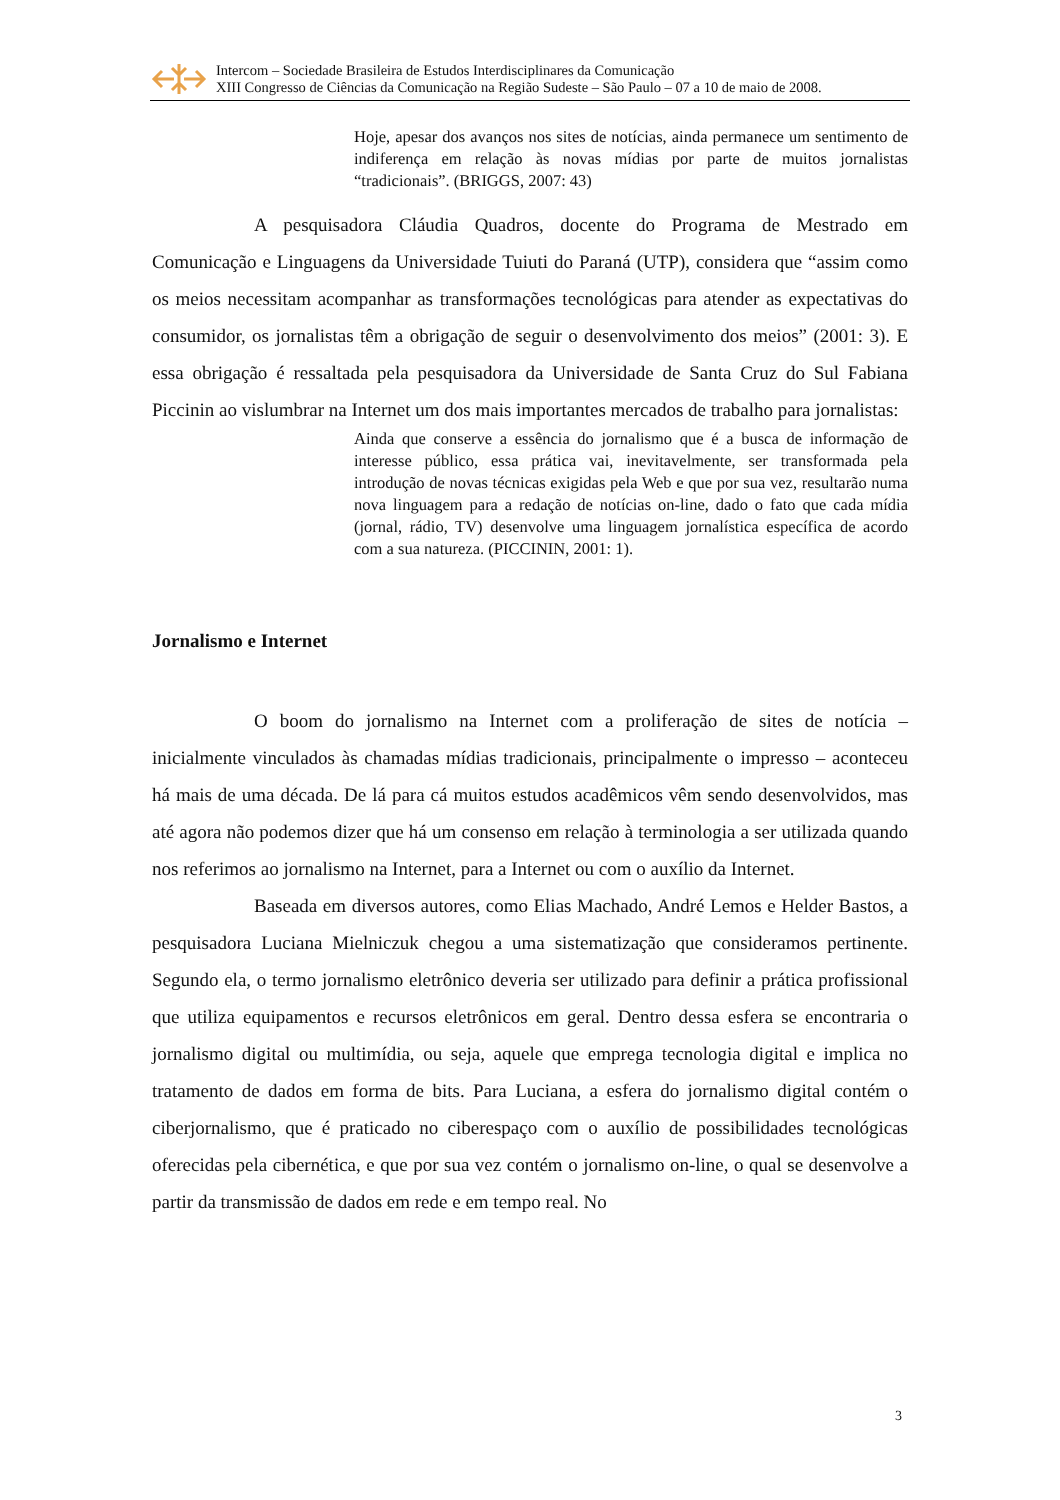Intercom – Sociedade Brasileira de Estudos Interdisciplinares da Comunicação
XIII Congresso de Ciências da Comunicação na Região Sudeste – São Paulo – 07 a 10 de maio de 2008.
Hoje, apesar dos avanços nos sites de notícias, ainda permanece um sentimento de indiferença em relação às novas mídias por parte de muitos jornalistas “tradicionais”. (BRIGGS, 2007: 43)
A pesquisadora Cláudia Quadros, docente do Programa de Mestrado em Comunicação e Linguagens da Universidade Tuiuti do Paraná (UTP), considera que “assim como os meios necessitam acompanhar as transformações tecnológicas para atender as expectativas do consumidor, os jornalistas têm a obrigação de seguir o desenvolvimento dos meios” (2001: 3). E essa obrigação é ressaltada pela pesquisadora da Universidade de Santa Cruz do Sul Fabiana Piccinin ao vislumbrar na Internet um dos mais importantes mercados de trabalho para jornalistas:
Ainda que conserve a essência do jornalismo que é a busca de informação de interesse público, essa prática vai, inevitavelmente, ser transformada pela introdução de novas técnicas exigidas pela Web e que por sua vez, resultarão numa nova linguagem para a redação de notícias on-line, dado o fato que cada mídia (jornal, rádio, TV) desenvolve uma linguagem jornalística específica de acordo com a sua natureza. (PICCININ, 2001: 1).
Jornalismo e Internet
O boom do jornalismo na Internet com a proliferação de sites de notícia – inicialmente vinculados às chamadas mídias tradicionais, principalmente o impresso – aconteceu há mais de uma década. De lá para cá muitos estudos acadêmicos vêm sendo desenvolvidos, mas até agora não podemos dizer que há um consenso em relação à terminologia a ser utilizada quando nos referimos ao jornalismo na Internet, para a Internet ou com o auxílio da Internet.
Baseada em diversos autores, como Elias Machado, André Lemos e Helder Bastos, a pesquisadora Luciana Mielniczuk chegou a uma sistematização que consideramos pertinente. Segundo ela, o termo jornalismo eletrônico deveria ser utilizado para definir a prática profissional que utiliza equipamentos e recursos eletrônicos em geral. Dentro dessa esfera se encontraria o jornalismo digital ou multimídia, ou seja, aquele que emprega tecnologia digital e implica no tratamento de dados em forma de bits. Para Luciana, a esfera do jornalismo digital contém o ciberjornalismo, que é praticado no ciberespaço com o auxílio de possibilidades tecnológicas oferecidas pela cibernética, e que por sua vez contém o jornalismo on-line, o qual se desenvolve a partir da transmissão de dados em rede e em tempo real. No
3